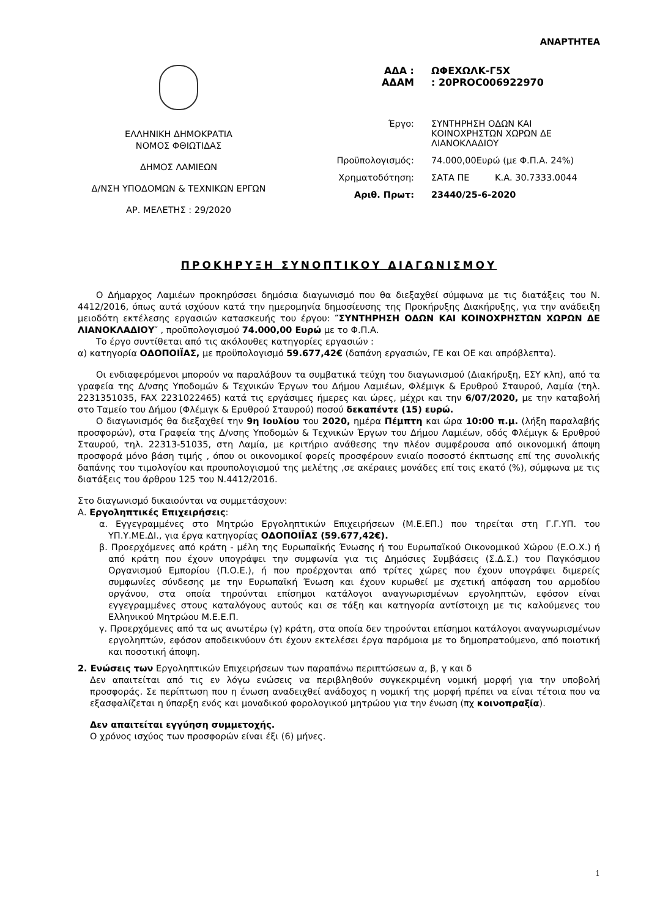ΑΝΑΡΤΗΤΕΑ
ΕΛΛΗΝΙΚΗ ΔΗΜΟΚΡΑΤΙΑ
ΝΟΜΟΣ ΦΘΙΩΤΙΔΑΣ
ΔΗΜΟΣ ΛΑΜΙΕΩΝ
Δ/ΝΣΗ ΥΠΟΔΟΜΩΝ & ΤΕΧΝΙΚΩΝ ΕΡΓΩΝ
ΑΡ. ΜΕΛΕΤΗΣ : 29/2020
ΑΔΑ : ΩΦΕΧΩΛΚ-Γ5Χ
ΑΔΑΜ : 20PROC006922970
Έργο: ΣΥΝΤΗΡΗΣΗ ΟΔΩΝ ΚΑΙ
ΚΟΙΝΟΧΡΗΣΤΩΝ ΧΩΡΩΝ ΔΕ
ΛΙΑΝΟΚΛΑΔΙΟΥ
Προϋπολογισμός: 74.000,00Ευρώ (με Φ.Π.Α. 24%)
Χρηματοδότηση: ΣΑΤΑ ΠΕ Κ.Α. 30.7333.0044
Αριθ. Πρωτ: 23440/25-6-2020
ΠΡΟΚΗΡΥΞΗ ΣΥΝΟΠΤΙΚΟΥ ΔΙΑΓΩΝΙΣΜΟΥ
Ο Δήμαρχος Λαμιέων προκηρύσσει δημόσια διαγωνισμό που θα διεξαχθεί σύμφωνα με τις διατάξεις του Ν. 4412/2016, όπως αυτά ισχύουν κατά την ημερομηνία δημοσίευσης της Προκήρυξης Διακήρυξης, για την ανάδειξη μειοδότη εκτέλεσης εργασιών κατασκευής του έργου: ″ΣΥΝΤΗΡΗΣΗ ΟΔΩΝ ΚΑΙ ΚΟΙΝΟΧΡΗΣΤΩΝ ΧΩΡΩΝ ΔΕ ΛΙΑΝΟΚΛΑΔΙΟΥ″ , προϋπολογισμού 74.000,00 Ευρώ με το Φ.Π.Α.
Το έργο συντίθεται από τις ακόλουθες κατηγορίες εργασιών :
α) κατηγορία ΟΔΟΠΟΙΪΑΣ, με προϋπολογισμό 59.677,42€ (δαπάνη εργασιών, ΓΕ και ΟΕ και απρόβλεπτα).
Οι ενδιαφερόμενοι μπορούν να παραλάβουν τα συμβατικά τεύχη του διαγωνισμού (Διακήρυξη, ΕΣΥ κλπ), από τα γραφεία της Δ/νσης Υποδομών & Τεχνικών Έργων του Δήμου Λαμιέων, Φλέμιγκ & Ερυθρού Σταυρού, Λαμία (τηλ. 2231351035, FAX 2231022465) κατά τις εργάσιμες ήμερες και ώρες, μέχρι και την 6/07/2020, με την καταβολή στο Ταμείο του Δήμου (Φλέμιγκ & Ερυθρού Σταυρού) ποσού δεκαπέντε (15) ευρώ.
Ο διαγωνισμός θα διεξαχθεί την 9η Ιουλίου του 2020, ημέρα Πέμπτη και ώρα 10:00 π.μ. (λήξη παραλαβής προσφορών), στα Γραφεία της Δ/νσης Υποδομών & Τεχνικών Έργων του Δήμου Λαμιέων, οδός Φλέμιγκ & Ερυθρού Σταυρού, τηλ. 22313-51035, στη Λαμία, με κριτήριο ανάθεσης την πλέον συμφέρουσα από οικονομική άποψη προσφορά μόνο βάση τιμής , όπου οι οικονομικοί φορείς προσφέρουν ενιαίο ποσοστό έκπτωσης επί της συνολικής δαπάνης του τιμολογίου και προυπολογισμού της μελέτης ,σε ακέραιες μονάδες επί τοις εκατό (%), σύμφωνα με τις διατάξεις του άρθρου 125 του Ν.4412/2016.
Στο διαγωνισμό δικαιούνται να συμμετάσχουν:
Α. Εργοληπτικές Επιχειρήσεις:
α. Εγγεγραμμένες στο Μητρώο Εργοληπτικών Επιχειρήσεων (Μ.Ε.ΕΠ.) που τηρείται στη Γ.Γ.ΥΠ. του ΥΠ.Υ.ΜΕ.ΔΙ., για έργα κατηγορίας ΟΔΟΠΟΙΪΑΣ (59.677,42€).
β. Προερχόμενες από κράτη - μέλη της Ευρωπαϊκής Ένωσης ή του Ευρωπαϊκού Οικονομικού Χώρου (Ε.Ο.Χ.) ή από κράτη που έχουν υπογράψει την συμφωνία για τις Δημόσιες Συμβάσεις (Σ.Δ.Σ.) του Παγκόσμιου Οργανισμού Εμπορίου (Π.Ο.Ε.), ή που προέρχονται από τρίτες χώρες που έχουν υπογράψει διμερείς συμφωνίες σύνδεσης με την Ευρωπαϊκή Ένωση και έχουν κυρωθεί με σχετική απόφαση του αρμοδίου οργάνου, στα οποία τηρούνται επίσημοι κατάλογοι αναγνωρισμένων εργοληπτών, εφόσον είναι εγγεγραμμένες στους καταλόγους αυτούς και σε τάξη και κατηγορία αντίστοιχη με τις καλούμενες του Ελληνικού Μητρώου Μ.Ε.Ε.Π.
γ. Προερχόμενες από τα ως ανωτέρω (γ) κράτη, στα οποία δεν τηρούνται επίσημοι κατάλογοι αναγνωρισμένων εργοληπτών, εφόσον αποδεικνύουν ότι έχουν εκτελέσει έργα παρόμοια με το δημοπρατούμενο, από ποιοτική και ποσοτική άποψη.
2. Ενώσεις των Εργοληπτικών Επιχειρήσεων των παραπάνω περιπτώσεων α, β, γ και δ
Δεν απαιτείται από τις εν λόγω ενώσεις να περιβληθούν συγκεκριμένη νομική μορφή για την υποβολή προσφοράς. Σε περίπτωση που η ένωση αναδειχθεί ανάδοχος η νομική της μορφή πρέπει να είναι τέτοια που να εξασφαλίζεται η ύπαρξη ενός και μοναδικού φορολογικού μητρώου για την ένωση (πχ κοινοπραξία).
Δεν απαιτείται εγγύηση συμμετοχής.
Ο χρόνος ισχύος των προσφορών είναι έξι (6) μήνες.
1